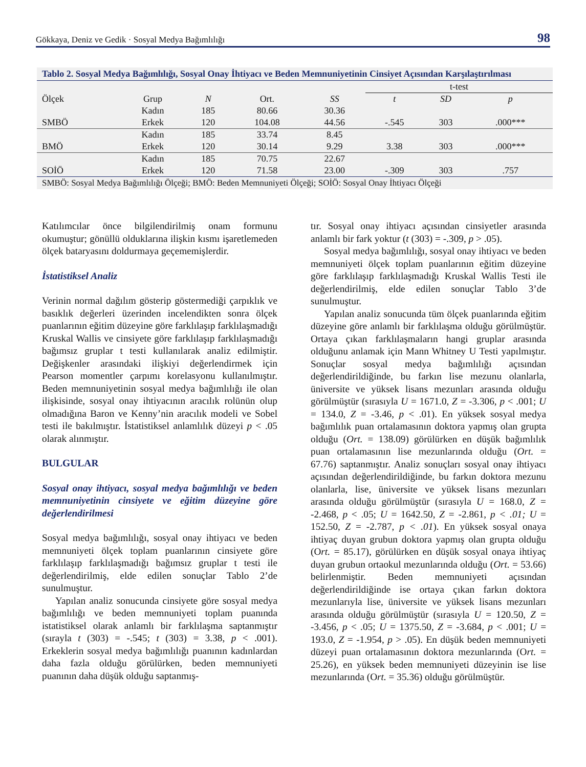Gökkaya, Deniz ve Gedik · Sosyal Medya Bağımlılığı 98
Tablo 2. Sosyal Medya Bağımlılığı, Sosyal Onay İhtiyacı ve Beden Memnuniyetinin Cinsiyet Açısından Karşılaştırılması
| | | | | | t-test | | |
| --- | --- | --- | --- | --- | --- | --- | --- |
| Ölçek | Grup | N | Ort. | SS | t | SD | p |
| | Kadın | 185 | 80.66 | 30.36 | | | |
| SMBÖ | Erkek | 120 | 104.08 | 44.56 | -.545 | 303 | .000*** |
| | Kadın | 185 | 33.74 | 8.45 | | | |
| BMÖ | Erkek | 120 | 30.14 | 9.29 | 3.38 | 303 | .000*** |
| | Kadın | 185 | 70.75 | 22.67 | | | |
| SOİÖ | Erkek | 120 | 71.58 | 23.00 | -.309 | 303 | .757 |
SMBÖ: Sosyal Medya Bağımlılığı Ölçeği; BMÖ: Beden Memnuniyeti Ölçeği; SOİÖ: Sosyal Onay İhtiyacı Ölçeği
Katılımcılar önce bilgilendirilmiş onam formunu okumuştur; gönüllü olduklarına ilişkin kısmı işaretlemeden ölçek bataryasını doldurmaya geçememişlerdir.
İstatistiksel Analiz
Verinin normal dağılım gösterip göstermediği çarpıklık ve basıklık değerleri üzerinden incelendikten sonra ölçek puanlarının eğitim düzeyine göre farklılaşıp farklılaşmadığı Kruskal Wallis ve cinsiyete göre farklılaşıp farklılaşmadığı bağımsız gruplar t testi kullanılarak analiz edilmiştir. Değişkenler arasındaki ilişkiyi değerlendirmek için Pearson momentler çarpımı korelasyonu kullanılmıştır. Beden memnuniyetinin sosyal medya bağımlılığı ile olan ilişkisinde, sosyal onay ihtiyacının aracılık rolünün olup olmadığına Baron ve Kenny’nin aracılık modeli ve Sobel testi ile bakılmıştır. İstatistiksel anlamlılık düzeyi p < .05 olarak alınmıştır.
BULGULAR
Sosyal onay ihtiyacı, sosyal medya bağımlılığı ve beden memnuniyetinin cinsiyete ve eğitim düzeyine göre değerlendirilmesi
Sosyal medya bağımlılığı, sosyal onay ihtiyacı ve beden memnuniyeti ölçek toplam puanlarının cinsiyete göre farklılaşıp farklılaşmadığı bağımsız gruplar t testi ile değerlendirilmiş, elde edilen sonuçlar Tablo 2’de sunulmuştur.
Yapılan analiz sonucunda cinsiyete göre sosyal medya bağımlılığı ve beden memnuniyeti toplam puanında istatistiksel olarak anlamlı bir farklılaşma saptanmıştır (sırayla t (303) = -.545; t (303) = 3.38, p < .001). Erkeklerin sosyal medya bağımlılığı puanının kadınlardan daha fazla olduğu görülürken, beden memnuniyeti puanının daha düşük olduğu saptanmış-
tır. Sosyal onay ihtiyacı açısından cinsiyetler arasında anlamlı bir fark yoktur (t (303) = -.309, p > .05).
Sosyal medya bağımlılığı, sosyal onay ihtiyacı ve beden memnuniyeti ölçek toplam puanlarının eğitim düzeyine göre farklılaşıp farklılaşmadığı Kruskal Wallis Testi ile değerlendirilmiş, elde edilen sonuçlar Tablo 3’de sunulmuştur.
Yapılan analiz sonucunda tüm ölçek puanlarında eğitim düzeyine göre anlamlı bir farklılaşma olduğu görülmüştür. Ortaya çıkan farklılaşmaların hangi gruplar arasında olduğunu anlamak için Mann Whitney U Testi yapılmıştır. Sonuçlar sosyal medya bağımlılığı açısından değerlendirildiğinde, bu farkın lise mezunu olanlarla, üniversite ve yüksek lisans mezunları arasında olduğu görülmüştür (sırasıyla U = 1671.0, Z = -3.306, p < .001; U = 134.0, Z = -3.46, p < .01). En yüksek sosyal medya bağımlılık puan ortalamasının doktora yapmış olan grupta olduğu (Ort. = 138.09) görülürken en düşük bağımlılık puan ortalamasının lise mezunlarında olduğu (Ort. = 67.76) saptanmıştır. Analiz sonuçları sosyal onay ihtiyacı açısından değerlendirildiğinde, bu farkın doktora mezunu olanlarla, lise, üniversite ve yüksek lisans mezunları arasında olduğu görülmüştür (sırasıyla U = 168.0, Z = -2.468, p < .05; U = 1642.50, Z = -2.861, p < .01; U = 152.50, Z = -2.787, p < .01). En yüksek sosyal onaya ihtiyaç duyan grubun doktora yapmış olan grupta olduğu (Ort. = 85.17), görülürken en düşük sosyal onaya ihtiyaç duyan grubun ortaokul mezunlarında olduğu (Ort. = 53.66) belirlenmiştir. Beden memnuniyeti açısından değerlendirildiğinde ise ortaya çıkan farkın doktora mezunlarıyla lise, üniversite ve yüksek lisans mezunları arasında olduğu görülmüştür (sırasıyla U = 120.50, Z = -3.456, p < .05; U = 1375.50, Z = -3.684, p < .001; U = 193.0, Z = -1.954, p > .05). En düşük beden memnuniyeti düzeyi puan ortalamasının doktora mezunlarında (Ort. = 25.26), en yüksek beden memnuniyeti düzeyinin ise lise mezunlarında (Ort. = 35.36) olduğu görülmüştür.